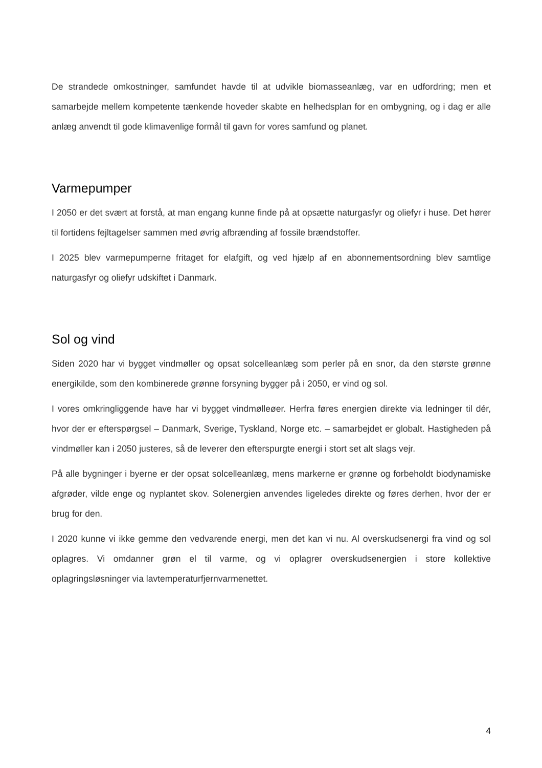De strandede omkostninger, samfundet havde til at udvikle biomasseanlæg, var en udfordring; men et samarbejde mellem kompetente tænkende hoveder skabte en helhedsplan for en ombygning, og i dag er alle anlæg anvendt til gode klimavenlige formål til gavn for vores samfund og planet.
Varmepumper
I 2050 er det svært at forstå, at man engang kunne finde på at opsætte naturgasfyr og oliefyr i huse. Det hører til fortidens fejltagelser sammen med øvrig afbrænding af fossile brændstoffer.
I 2025 blev varmepumperne fritaget for elafgift, og ved hjælp af en abonnementsordning blev samtlige naturgasfyr og oliefyr udskiftet i Danmark.
Sol og vind
Siden 2020 har vi bygget vindmøller og opsat solcelleanlæg som perler på en snor, da den største grønne energikilde, som den kombinerede grønne forsyning bygger på i 2050, er vind og sol.
I vores omkringliggende have har vi bygget vindmølleøer. Herfra føres energien direkte via ledninger til dér, hvor der er efterspørgsel – Danmark, Sverige, Tyskland, Norge etc. – samarbejdet er globalt. Hastigheden på vindmøller kan i 2050 justeres, så de leverer den efterspurgte energi i stort set alt slags vejr.
På alle bygninger i byerne er der opsat solcelleanlæg, mens markerne er grønne og forbeholdt biodynamiske afgrøder, vilde enge og nyplantet skov. Solenergien anvendes ligeledes direkte og føres derhen, hvor der er brug for den.
I 2020 kunne vi ikke gemme den vedvarende energi, men det kan vi nu. Al overskudsenergi fra vind og sol oplagres. Vi omdanner grøn el til varme, og vi oplagrer overskudsenergien i store kollektive oplagringsløsninger via lavtemperaturfjernvarmenettet.
4